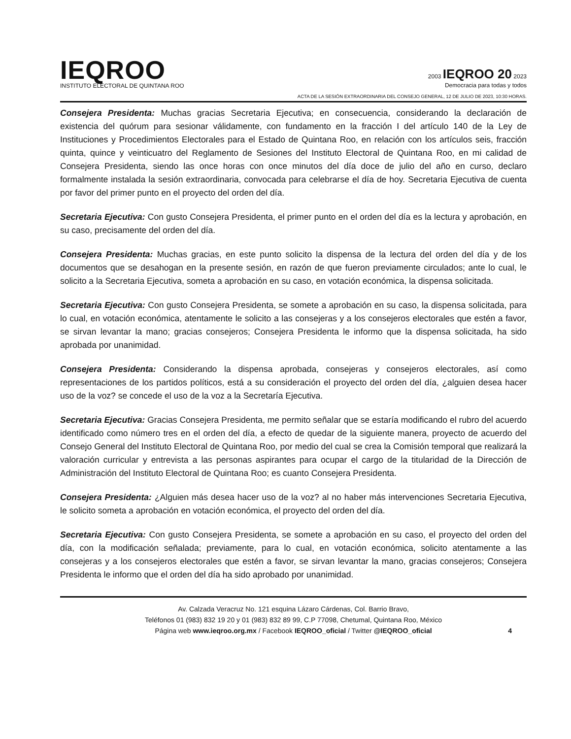IEQROO
INSTITUTO ELECTORAL DE QUINTANA ROO
2003 IEQROO 20 2023
Democracia para todas y todos
ACTA DE LA SESIÓN EXTRAORDINARIA DEL CONSEJO GENERAL, 12 DE JULIO DE 2023, 10:30 HORAS.
Consejera Presidenta: Muchas gracias Secretaria Ejecutiva; en consecuencia, considerando la declaración de existencia del quórum para sesionar válidamente, con fundamento en la fracción I del artículo 140 de la Ley de Instituciones y Procedimientos Electorales para el Estado de Quintana Roo, en relación con los artículos seis, fracción quinta, quince y veinticuatro del Reglamento de Sesiones del Instituto Electoral de Quintana Roo, en mi calidad de Consejera Presidenta, siendo las once horas con once minutos del día doce de julio del año en curso, declaro formalmente instalada la sesión extraordinaria, convocada para celebrarse el día de hoy. Secretaria Ejecutiva de cuenta por favor del primer punto en el proyecto del orden del día.
Secretaria Ejecutiva: Con gusto Consejera Presidenta, el primer punto en el orden del día es la lectura y aprobación, en su caso, precisamente del orden del día.
Consejera Presidenta: Muchas gracias, en este punto solicito la dispensa de la lectura del orden del día y de los documentos que se desahogan en la presente sesión, en razón de que fueron previamente circulados; ante lo cual, le solicito a la Secretaria Ejecutiva, someta a aprobación en su caso, en votación económica, la dispensa solicitada.
Secretaria Ejecutiva: Con gusto Consejera Presidenta, se somete a aprobación en su caso, la dispensa solicitada, para lo cual, en votación económica, atentamente le solicito a las consejeras y a los consejeros electorales que estén a favor, se sirvan levantar la mano; gracias consejeros; Consejera Presidenta le informo que la dispensa solicitada, ha sido aprobada por unanimidad.
Consejera Presidenta: Considerando la dispensa aprobada, consejeras y consejeros electorales, así como representaciones de los partidos políticos, está a su consideración el proyecto del orden del día, ¿alguien desea hacer uso de la voz? se concede el uso de la voz a la Secretaría Ejecutiva.
Secretaria Ejecutiva: Gracias Consejera Presidenta, me permito señalar que se estaría modificando el rubro del acuerdo identificado como número tres en el orden del día, a efecto de quedar de la siguiente manera, proyecto de acuerdo del Consejo General del Instituto Electoral de Quintana Roo, por medio del cual se crea la Comisión temporal que realizará la valoración curricular y entrevista a las personas aspirantes para ocupar el cargo de la titularidad de la Dirección de Administración del Instituto Electoral de Quintana Roo; es cuanto Consejera Presidenta.
Consejera Presidenta: ¿Alguien más desea hacer uso de la voz? al no haber más intervenciones Secretaria Ejecutiva, le solicito someta a aprobación en votación económica, el proyecto del orden del día.
Secretaria Ejecutiva: Con gusto Consejera Presidenta, se somete a aprobación en su caso, el proyecto del orden del día, con la modificación señalada; previamente, para lo cual, en votación económica, solicito atentamente a las consejeras y a los consejeros electorales que estén a favor, se sirvan levantar la mano, gracias consejeros; Consejera Presidenta le informo que el orden del día ha sido aprobado por unanimidad.
Av. Calzada Veracruz No. 121 esquina Lázaro Cárdenas, Col. Barrio Bravo,
Teléfonos 01 (983) 832 19 20 y 01 (983) 832 89 99, C.P 77098, Chetumal, Quintana Roo, México
Página web www.ieqroo.org.mx / Facebook IEQROO_oficial / Twitter @IEQROO_oficial
4